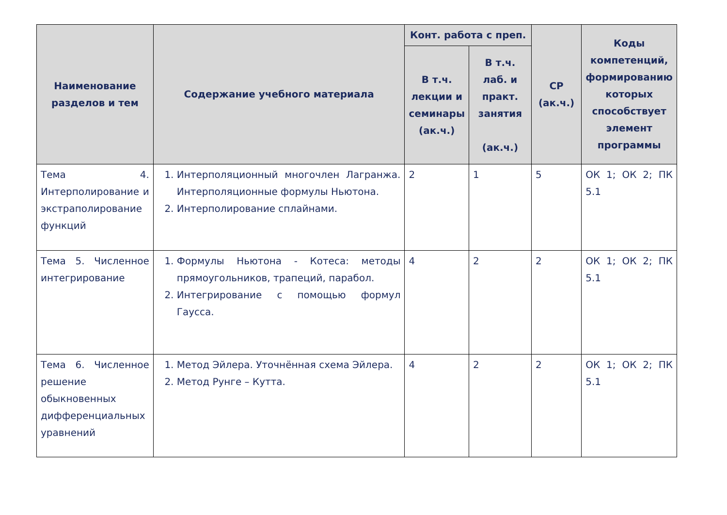| Наименование разделов и тем | Содержание учебного материала | Конт. работа с преп. | | СР (ак.ч.) | Коды компетенций, формированию которых способствует элемент программы |
| --- | --- | --- | --- | --- | --- |
| | | В т.ч. лекции и семинары (ак.ч.) | В т.ч. лаб. и практ. занятия (ак.ч.) | | |
| Тема 4. Интерполирование и экстраполирование функций | 1. Интерполяционный многочлен Лагранжа. Интерполяционные формулы Ньютона. 2. Интерполирование сплайнами. | 2 | 1 | 5 | ОК 1; ОК 2; ПК 5.1 |
| Тема 5. Численное интегрирование | 1. Формулы Ньютона - Котеса: методы прямоугольников, трапеций, парабол. 2. Интегрирование с помощью формул Гаусса. | 4 | 2 | 2 | ОК 1; ОК 2; ПК 5.1 |
| Тема 6. Численное решение обыкновенных дифференциальных уравнений | 1. Метод Эйлера. Уточнённая схема Эйлера. 2. Метод Рунге – Кутта. | 4 | 2 | 2 | ОК 1; ОК 2; ПК 5.1 |